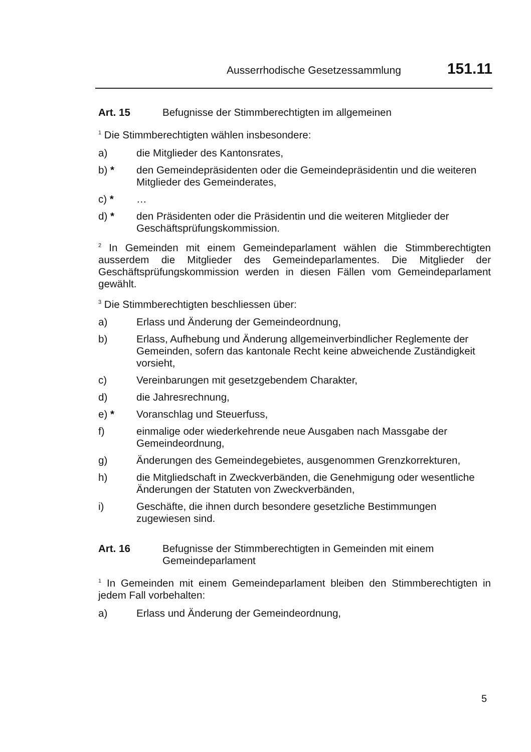Ausserrhodische Gesetzessammlung 151.11
Art. 15 Befugnisse der Stimmberechtigten im allgemeinen
<sup>1</sup> Die Stimmberechtigten wählen insbesondere:
a) die Mitglieder des Kantonsrates,
b) * den Gemeindepräsidenten oder die Gemeindepräsidentin und die weiteren Mitglieder des Gemeinderates,
c) * …
d) * den Präsidenten oder die Präsidentin und die weiteren Mitglieder der Geschäftsprüfungskommission.
<sup>2</sup> In Gemeinden mit einem Gemeindeparlament wählen die Stimmberechtigten ausserdem die Mitglieder des Gemeindeparlamentes. Die Mitglieder der Geschäftsprüfungskommission werden in diesen Fällen vom Gemeindeparlament gewählt.
<sup>3</sup> Die Stimmberechtigten beschliessen über:
a) Erlass und Änderung der Gemeindeordnung,
b) Erlass, Aufhebung und Änderung allgemeinverbindlicher Reglemente der Gemeinden, sofern das kantonale Recht keine abweichende Zuständigkeit vorsieht,
c) Vereinbarungen mit gesetzgebendem Charakter,
d) die Jahresrechnung,
e) * Voranschlag und Steuerfuss,
f) einmalige oder wiederkehrende neue Ausgaben nach Massgabe der Gemeindeordnung,
g) Änderungen des Gemeindegebietes, ausgenommen Grenzkorrekturen,
h) die Mitgliedschaft in Zweckverbänden, die Genehmigung oder wesentliche Änderungen der Statuten von Zweckverbänden,
i) Geschäfte, die ihnen durch besondere gesetzliche Bestimmungen zugewiesen sind.
Art. 16 Befugnisse der Stimmberechtigten in Gemeinden mit einem Gemeindeparlament
<sup>1</sup> In Gemeinden mit einem Gemeindeparlament bleiben den Stimmberechtigten in jedem Fall vorbehalten:
a) Erlass und Änderung der Gemeindeordnung,
5